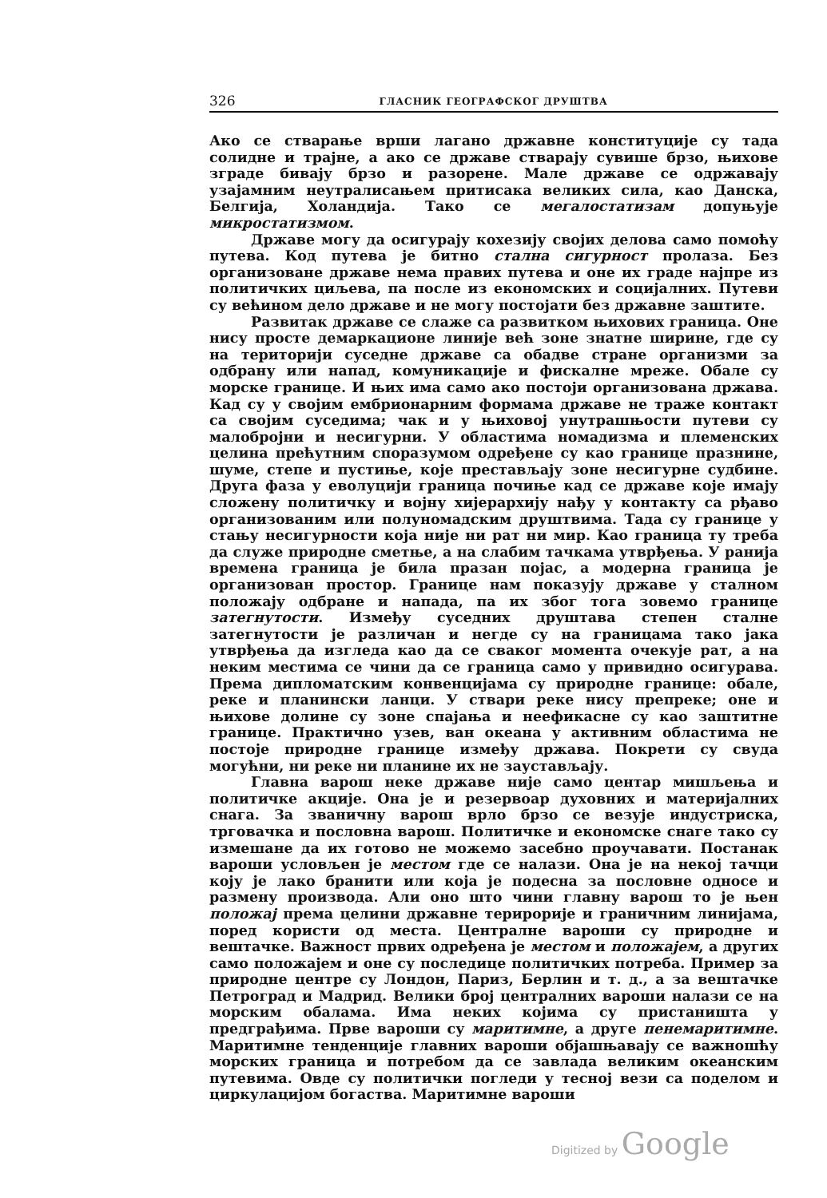326 ГЛАСНИК ГЕОГРАФСКОГ ДРУШТВА
Ако се стварање врши лагано државне конституције су тада солидне и трајне, а ако се државе стварају сувише брзо, њихове зграде бивају брзо и разорене. Мале државе се одржавају узајамним неутралисањем притисака великих сила, као Данска, Белгија, Холандија. Тако се мегалостатизам допуњује микростатизмом.
Државе могу да осигурају кохезију својих делова само помоћу путева. Код путева је битно стална сигурност пролаза. Без организоване државе нема правих путева и оне их граде најпре из политичких циљева, па после из економских и социјалних. Путеви су већином дело државе и не могу постојати без државне заштите.
Развитак државе се слаже са развитком њихових граница. Оне нису просте демаркационе линије већ зоне знатне ширине, где су на територији суседне државе са обадве стране организми за одбрану или напад, комуникације и фискалне мреже. Обале су морске границе. И њих има само ако постоји организована држава. Кад су у својим ембрионарним формама државе не траже контакт са својим суседима; чак и у њиховој унутрашњости путеви су малобројни и несигурни. У областима номадизма и племенских целина прећутним споразумом одређене су као границе празнине, шуме, степе и пустиње, које преставља­ју зоне несигурне судбине. Друга фаза у еволуцији граница почиње кад се државе које имају сложену политичку и војну хијерархију нађу у контакту са рђаво организованим или полуномадским друштвима. Тада су границе у стању несигурности која није ни рат ни мир. Као граница ту треба да служе природне сметње, а на слабим тачкама утврђења. У ранија времена граница је била празан појас, а модерна граница је организован простор. Границе нам показују државе у сталном положају одбране и напада, па их због тога зовемо границе затегнутости. Између суседних друштава степен сталне затегнутости је различан и негде су на границама тако јака утврђења да изгледа као да се сваког момента очекује рат, а на неким местима се чини да се граница само у привидно осигурава. Према дипломатским конвенцијама су природне границе: обале, реке и планински ланци. У ствари реке нису препреке; оне и њихове долине су зоне спајања и неефикасне су као заштитне границе. Практично узев, ван океана у активним областима не постоје природне границе између држава. Покрети су свуда могућни, ни реке ни планине их не заустављају.
Главна варош неке државе није само центар мишљења и политичке акције. Она је и резервоар духовних и материјалних снага. За званичну варош врло брзо се везује индустриска, трговачка и пословна варош. Политичке и економске снаге тако су измешане да их готово не можемо засебно проучавати. Постанак вароши условљен је местом где се налази. Она је на некој тачци коју је лако бранити или која је подесна за пословне односе и размену производа. Али оно што чини главну варош то је њен положај према целини државне терирорије и граничним линијама, поред користи од места. Централне вароши су природне и вештачке. Важност првих одређена је местом и положајем, а других само положајем и оне су последице политичких потреба. Пример за природне центре су Лондон, Париз, Берлин и т. д., а за вештачке Петроград и Мадрид. Велики број централних вароши налази се на морским обалама. Има неких којима су пристаништа у предграђима. Прве вароши су маритимне, а друге пенемаритимне. Маритимне тенденције главних вароши објашњавају се важношћу морских граница и потребом да се завлада великим океанским путевима. Овде су политички погледи у тесној вези са поделом и циркулацијом богаства. Маритимне вароши
Digitized by Google